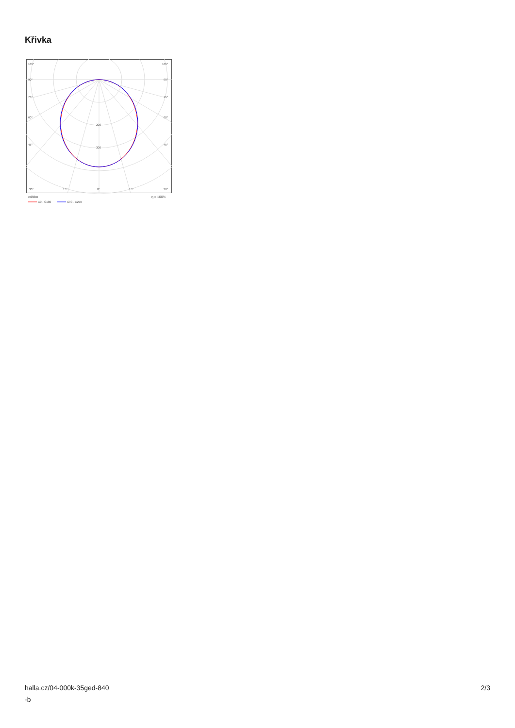Křivka
105°
105°
90°
90°
75°
75°
60°
60°
45°
45°
200
300
30°
15°
0°
15°
30°
cd/klm
η = 100%
C0 - C180
C90 - C270
halla.cz/04-000k-35ged-840
-b
2/3